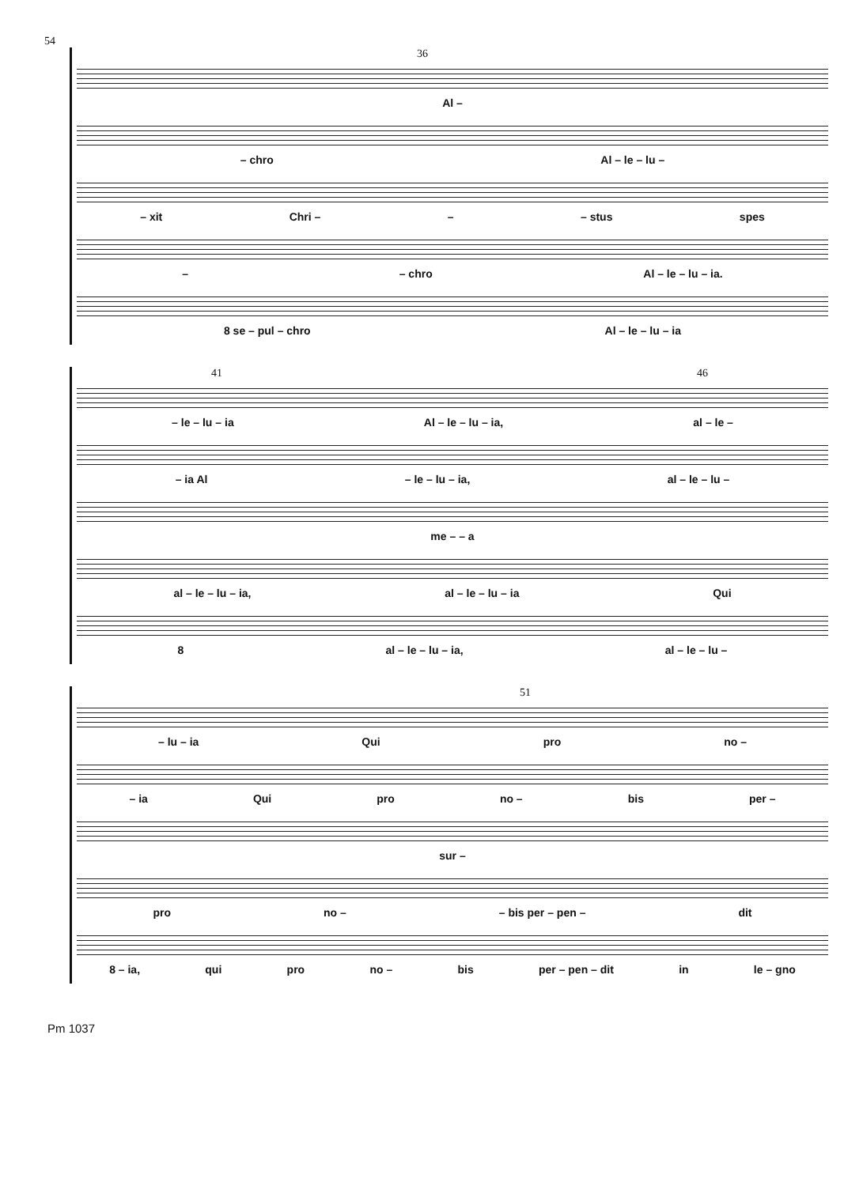54
36
Al –
– chro Al – le – lu –
– xit Chri – – – stus spes
– – chro Al – le – lu – ia.
8 se – pul – chro Al – le – lu – ia
41 46
– le – lu – ia Al – le – lu – ia, al – le –
– ia Al – le – lu – ia, al – le – lu –
me – – a
al – le – lu – ia, al – le – lu – ia Qui
8 al – le – lu – ia, al – le – lu –
51
– lu – ia Qui pro no –
– ia Qui pro no – bis per –
sur –
pro no – – bis per – pen – dit
8 – ia, qui pro no – bis per – pen – dit in le – gno
Pm 1037